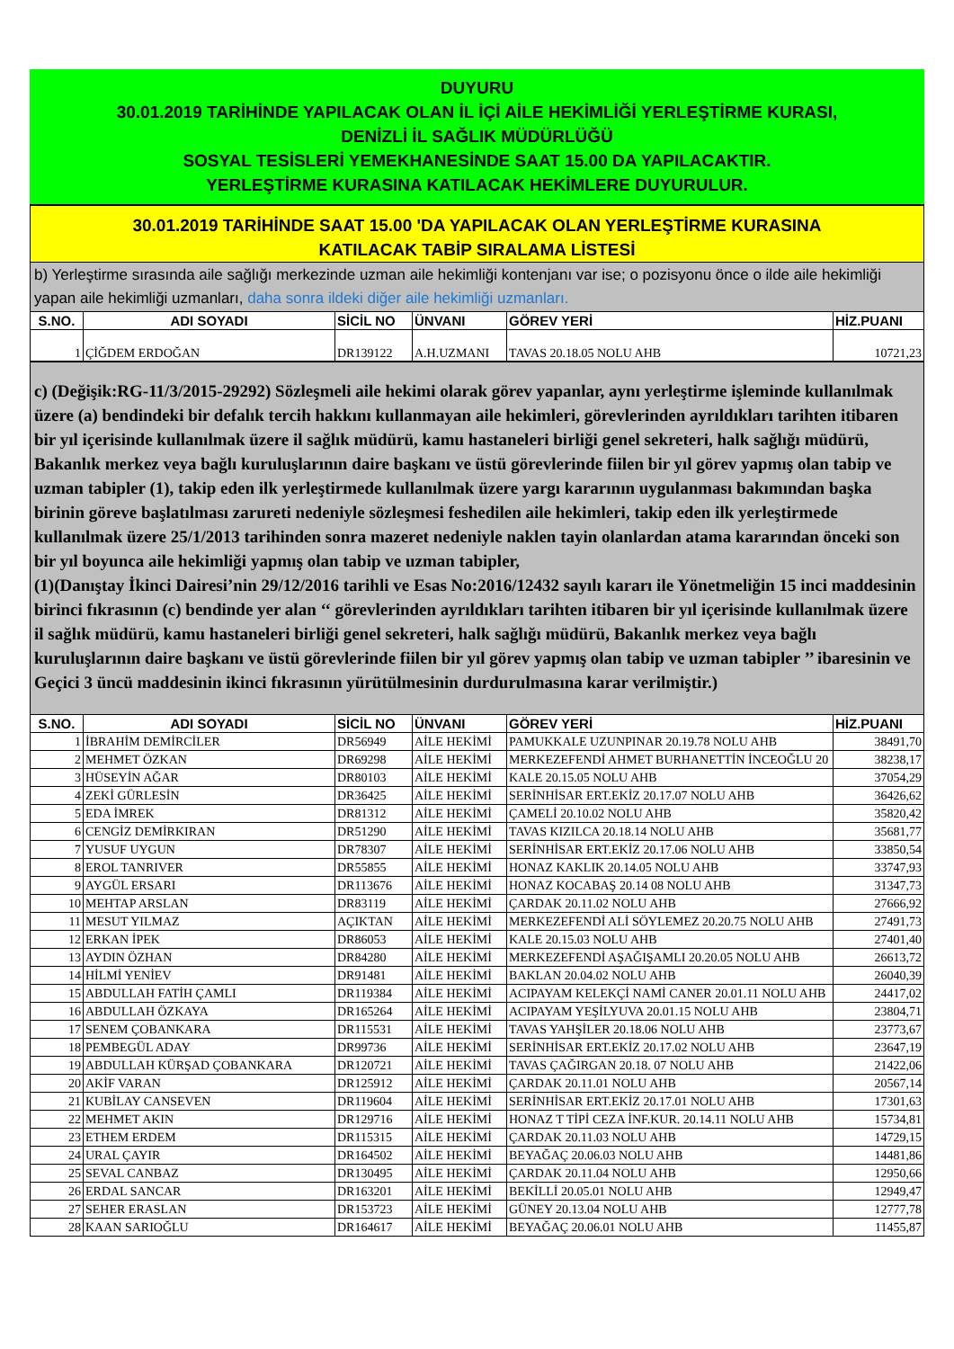DUYURU
30.01.2019 TARİHİNDE YAPILACAK OLAN İL İÇİ AİLE HEKİMLİĞİ YERLEŞTİRME KURASI,
DENİZLİ İL SAĞLIK MÜDÜRLÜĞÜ
SOSYAL TESİSLERİ YEMEKHANESİNDE SAAT 15.00 DA YAPILACAKTIR.
YERLEŞTİRME KURASINA KATILACAK HEKİMLERE DUYURULUR.
30.01.2019 TARİHİNDE SAAT 15.00 'DA YAPILACAK OLAN YERLEŞTİRME KURASINA
KATILACAK TABİP SIRALAMA LİSTESİ
b) Yerleştirme sırasında aile sağlığı merkezinde uzman aile hekimliği kontenjanı var ise; o pozisyonu önce o ilde aile hekimliği yapan aile hekimliği uzmanları, daha sonra ildeki diğer aile hekimliği uzmanları.
| S.NO. | ADI SOYADI | SİCİL NO | ÜNVANI | GÖREV YERİ | HİZ.PUANI |
| --- | --- | --- | --- | --- | --- |
| 1 | ÇİĞDEM ERDOĞAN | DR139122 | A.H.UZMANI | TAVAS 20.18.05 NOLU AHB | 10721,23 |
c) (Değişik:RG-11/3/2015-29292) Sözleşmeli aile hekimi olarak görev yapanlar, aynı yerleştirme işleminde kullanılmak üzere (a) bendindeki bir defalık tercih hakkını kullanmayan aile hekimleri, görevlerinden ayrıldıkları tarihten itibaren bir yıl içerisinde kullanılmak üzere il sağlık müdürü, kamu hastaneleri birliği genel sekreteri, halk sağlığı müdürü, Bakanlık merkez veya bağlı kuruluşlarının daire başkanı ve üstü görevlerinde fiilen bir yıl görev yapmış olan tabip ve uzman tabipler (1), takip eden ilk yerleştirmede kullanılmak üzere yargı kararının uygulanması bakımından başka birinin göreve başlatılması zarureti nedeniyle sözleşmesi feshedilen aile hekimleri, takip eden ilk yerleştirmede kullanılmak üzere 25/1/2013 tarihinden sonra mazeret nedeniyle naklen tayin olanlardan atama kararından önceki son bir yıl boyunca aile hekimliği yapmış olan tabip ve uzman tabipler,
(1)(Danıştay İkinci Dairesi’nin 29/12/2016 tarihli ve Esas No:2016/12432 sayılı kararı ile Yönetmeliğin 15 inci maddesinin birinci fıkrasının (c) bendinde yer alan ‘‘ görevlerinden ayrıldıkları tarihten itibaren bir yıl içerisinde kullanılmak üzere il sağlık müdürü, kamu hastaneleri birliği genel sekreteri, halk sağlığı müdürü, Bakanlık merkez veya bağlı kuruluşlarının daire başkanı ve üstü görevlerinde fiilen bir yıl görev yapmış olan tabip ve uzman tabipler ’’ ibaresinin ve Geçici 3 üncü maddesinin ikinci fıkrasının yürütülmesinin durdurulmasına karar verilmiştir.)
| S.NO. | ADI SOYADI | SİCİL NO | ÜNVANI | GÖREV YERİ | HİZ.PUANI |
| --- | --- | --- | --- | --- | --- |
| 1 | İBRAHİM DEMİRCİLER | DR56949 | AİLE HEKİMİ | PAMUKKALE UZUNPINAR 20.19.78 NOLU AHB | 38491,70 |
| 2 | MEHMET ÖZKAN | DR69298 | AİLE HEKİMİ | MERKEZEFENDİ AHMET BURHANETTİN İNCEOĞLU 20 | 38238,17 |
| 3 | HÜSEYİN AĞAR | DR80103 | AİLE HEKİMİ | KALE 20.15.05 NOLU AHB | 37054,29 |
| 4 | ZEKİ GÜRLESİN | DR36425 | AİLE HEKİMİ | SERİNHİSAR ERT.EKİZ 20.17.07 NOLU AHB | 36426,62 |
| 5 | EDA İMREK | DR81312 | AİLE HEKİMİ | ÇAMELİ 20.10.02 NOLU AHB | 35820,42 |
| 6 | CENGİZ DEMİRKIRAN | DR51290 | AİLE HEKİMİ | TAVAS KIZILCA 20.18.14 NOLU AHB | 35681,77 |
| 7 | YUSUF UYGUN | DR78307 | AİLE HEKİMİ | SERİNHİSAR ERT.EKİZ 20.17.06 NOLU AHB | 33850,54 |
| 8 | EROL TANRIVER | DR55855 | AİLE HEKİMİ | HONAZ KAKLIK 20.14.05 NOLU AHB | 33747,93 |
| 9 | AYGÜL ERSARI | DR113676 | AİLE HEKİMİ | HONAZ KOCABAŞ 20.14 08 NOLU AHB | 31347,73 |
| 10 | MEHTAP ARSLAN | DR83119 | AİLE HEKİMİ | ÇARDAK 20.11.02 NOLU AHB | 27666,92 |
| 11 | MESUT YILMAZ | AÇIKTAN | AİLE HEKİMİ | MERKEZEFENDİ ALİ SÖYLEMEZ 20.20.75 NOLU AHB | 27491,73 |
| 12 | ERKAN İPEK | DR86053 | AİLE HEKİMİ | KALE 20.15.03 NOLU AHB | 27401,40 |
| 13 | AYDIN ÖZHAN | DR84280 | AİLE HEKİMİ | MERKEZEFENDİ AŞAĞIŞAMLI 20.20.05 NOLU AHB | 26613,72 |
| 14 | HİLMİ YENİEV | DR91481 | AİLE HEKİMİ | BAKLAN 20.04.02 NOLU AHB | 26040,39 |
| 15 | ABDULLAH FATİH ÇAMLI | DR119384 | AİLE HEKİMİ | ACIPAYAM KELEKÇİ NAMİ CANER 20.01.11 NOLU AHB | 24417,02 |
| 16 | ABDULLAH ÖZKAYA | DR165264 | AİLE HEKİMİ | ACIPAYAM YEŞİLYUVA 20.01.15 NOLU AHB | 23804,71 |
| 17 | SENEM ÇOBANKARA | DR115531 | AİLE HEKİMİ | TAVAS YAHŞİLER 20.18.06 NOLU AHB | 23773,67 |
| 18 | PEMBEGÜL ADAY | DR99736 | AİLE HEKİMİ | SERİNHİSAR ERT.EKİZ 20.17.02 NOLU AHB | 23647,19 |
| 19 | ABDULLAH KÜRŞAD ÇOBANKARA | DR120721 | AİLE HEKİMİ | TAVAS ÇAĞIRGAN 20.18. 07 NOLU AHB | 21422,06 |
| 20 | AKİF VARAN | DR125912 | AİLE HEKİMİ | ÇARDAK 20.11.01 NOLU AHB | 20567,14 |
| 21 | KUBİLAY CANSEVEN | DR119604 | AİLE HEKİMİ | SERİNHİSAR ERT.EKİZ 20.17.01 NOLU AHB | 17301,63 |
| 22 | MEHMET AKIN | DR129716 | AİLE HEKİMİ | HONAZ T TİPİ CEZA İNF.KUR. 20.14.11 NOLU AHB | 15734,81 |
| 23 | ETHEM ERDEM | DR115315 | AİLE HEKİMİ | ÇARDAK 20.11.03 NOLU AHB | 14729,15 |
| 24 | URAL ÇAYIR | DR164502 | AİLE HEKİMİ | BEYAĞAÇ 20.06.03 NOLU AHB | 14481,86 |
| 25 | SEVAL CANBAZ | DR130495 | AİLE HEKİMİ | ÇARDAK 20.11.04 NOLU AHB | 12950,66 |
| 26 | ERDAL SANCAR | DR163201 | AİLE HEKİMİ | BEKİLLİ 20.05.01 NOLU AHB | 12949,47 |
| 27 | SEHER ERASLAN | DR153723 | AİLE HEKİMİ | GÜNEY 20.13.04 NOLU AHB | 12777,78 |
| 28 | KAAN SARIOĞLU | DR164617 | AİLE HEKİMİ | BEYAĞAÇ 20.06.01 NOLU AHB | 11455,87 |